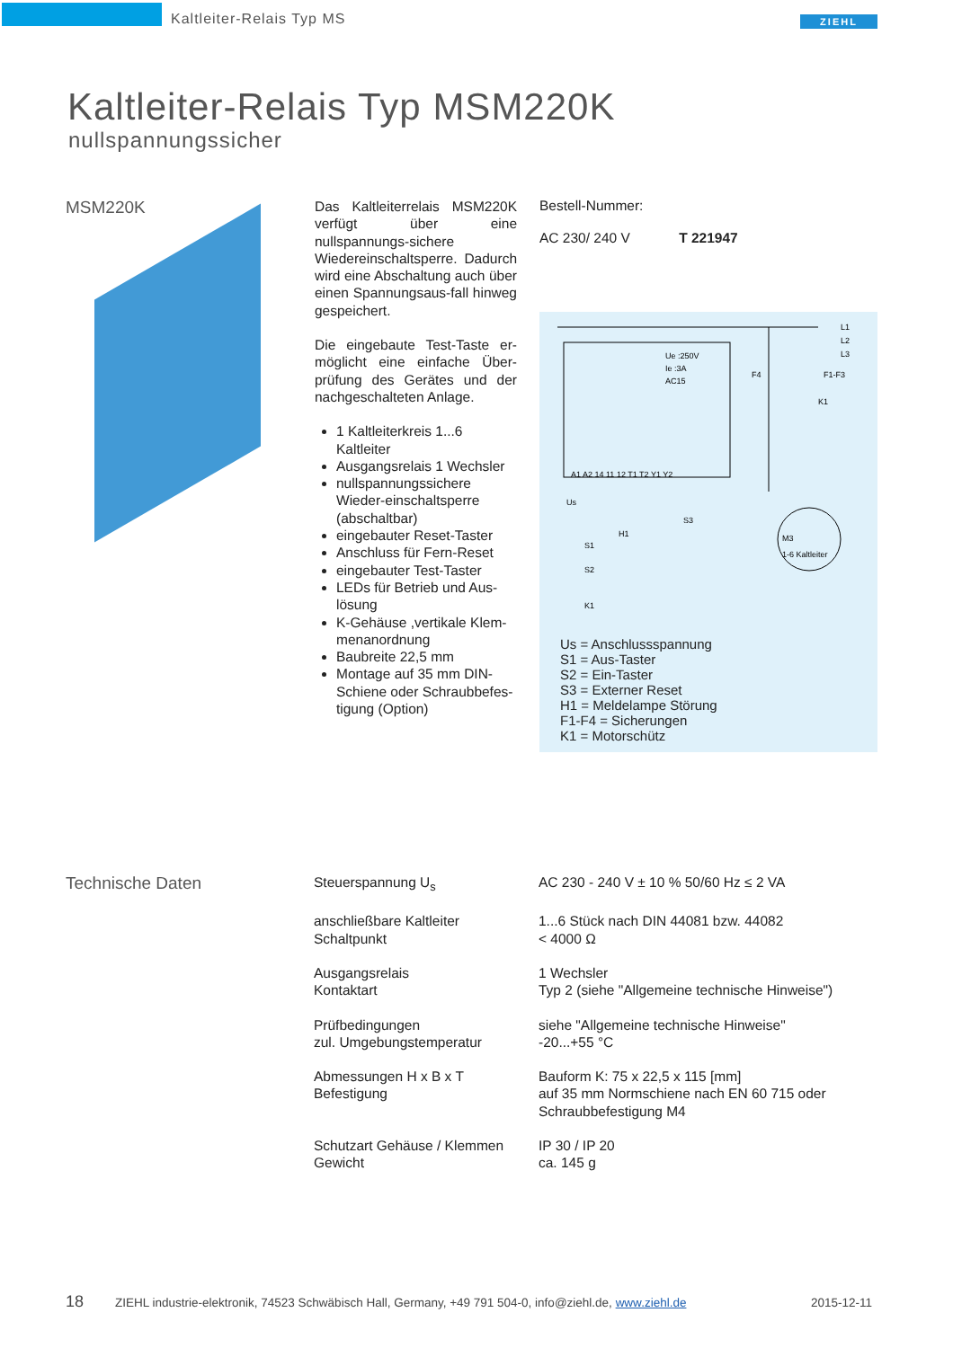Kaltleiter-Relais Typ MS ZIEHL
Kaltleiter-Relais Typ MSM220K
nullspannungssicher
MSM220K
Das Kaltleiterrelais MSM220K verfügt über eine nullspannungs-sichere Wiedereinschaltsperre. Dadurch wird eine Abschaltung auch über einen Spannungsaus-fall hinweg gespeichert.
Die eingebaute Test-Taste er-möglicht eine einfache Über-prüfung des Gerätes und der nachgeschalteten Anlage.
1 Kaltleiterkreis 1...6 Kaltleiter
Ausgangsrelais 1 Wechsler
nullspannungssichere Wieder-einschaltsperre (abschaltbar)
eingebauter Reset-Taster
Anschluss für Fern-Reset
eingebauter Test-Taster
LEDs für Betrieb und Aus-lösung
K-Gehäuse ,vertikale Klem-menanordnung
Baubreite 22,5 mm
Montage auf 35 mm DIN-Schiene oder Schraubbefes-tigung (Option)
Bestell-Nummer:
AC 230/ 240 V T 221947
L1
L2
L3
Ue :250V
Ie :3A
AC15
M3
1-6 Kaltleiter
F1-F3
F4
K1
A1 A2 14 11 12 T1 T2 Y1 Y2
Us
S3
S1
H1
S2
K1
Us = Anschlussspannung
S1 = Aus-Taster
S2 = Ein-Taster
S3 = Externer Reset
H1 = Meldelampe Störung
F1-F4 = Sicherungen
K1 = Motorschütz
Technische Daten
| Steuerspannung U<sub>s</sub> | AC 230 - 240 V ± 10 % 50/60 Hz ≤ 2 VA |
| anschließbare Kaltleiter Schaltpunkt | 1...6 Stück nach DIN 44081 bzw. 44082 < 4000 Ω |
| Ausgangsrelais Kontaktart | 1 Wechsler Typ 2 (siehe "Allgemeine technische Hinweise") |
| Prüfbedingungen zul. Umgebungstemperatur | siehe "Allgemeine technische Hinweise" -20...+55 °C |
| Abmessungen H x B x T Befestigung | Bauform K: 75 x 22,5 x 115 [mm] auf 35 mm Normschiene nach EN 60 715 oder Schraubbefestigung M4 |
| Schutzart Gehäuse / Klemmen Gewicht | IP 30 / IP 20 ca. 145 g |
18
ZIEHL industrie-elektronik, 74523 Schwäbisch Hall, Germany, +49 791 504-0, info@ziehl.de, www.ziehl.de
2015-12-11